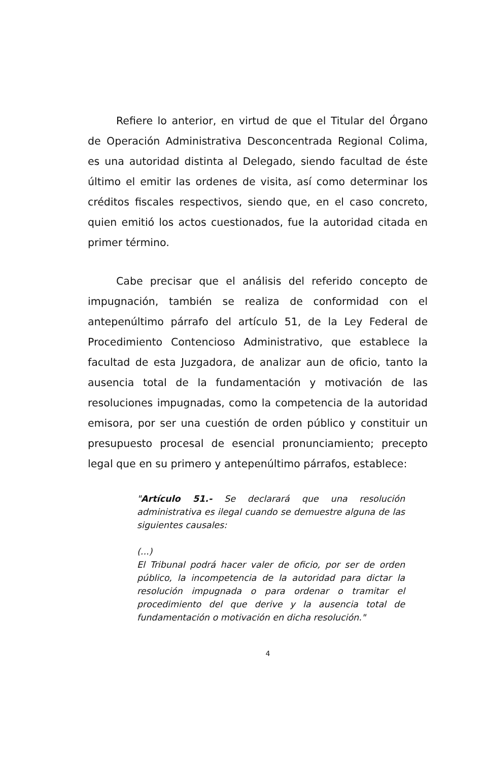Refiere lo anterior, en virtud de que el Titular del Órgano de Operación Administrativa Desconcentrada Regional Colima, es una autoridad distinta al Delegado, siendo facultad de éste último el emitir las ordenes de visita, así como determinar los créditos fiscales respectivos, siendo que, en el caso concreto, quien emitió los actos cuestionados, fue la autoridad citada en primer término.
Cabe precisar que el análisis del referido concepto de impugnación, también se realiza de conformidad con el antepenúltimo párrafo del artículo 51, de la Ley Federal de Procedimiento Contencioso Administrativo, que establece la facultad de esta Juzgadora, de analizar aun de oficio, tanto la ausencia total de la fundamentación y motivación de las resoluciones impugnadas, como la competencia de la autoridad emisora, por ser una cuestión de orden público y constituir un presupuesto procesal de esencial pronunciamiento; precepto legal que en su primero y antepenúltimo párrafos, establece:
"Artículo 51.- Se declarará que una resolución administrativa es ilegal cuando se demuestre alguna de las siguientes causales:
(...)
El Tribunal podrá hacer valer de oficio, por ser de orden público, la incompetencia de la autoridad para dictar la resolución impugnada o para ordenar o tramitar el procedimiento del que derive y la ausencia total de fundamentación o motivación en dicha resolución."
4